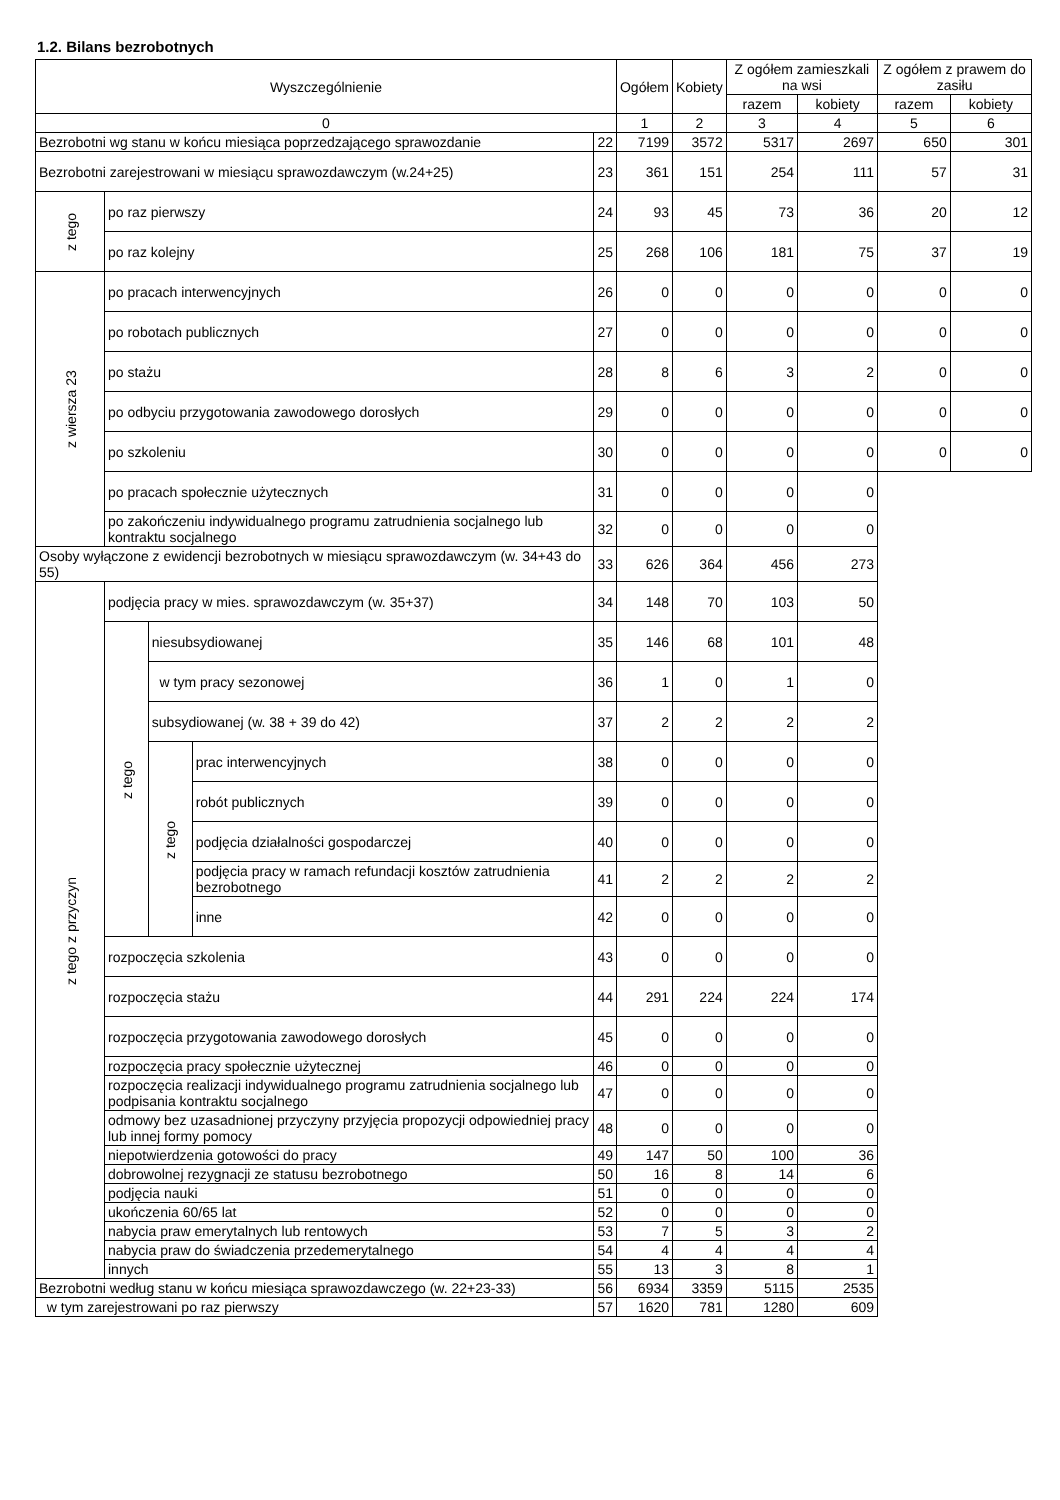1.2. Bilans bezrobotnych
| Wyszczególnienie | | | | | Ogółem | Kobiety | Z ogółem zamieszkali na wsi | | Z ogółem z prawem do zasiłu | |
| --- | --- | --- | --- | --- | --- | --- | --- | --- | --- | --- |
| | | | | | | | razem | kobiety | razem | kobiety |
| 0 | | | | | 1 | 2 | 3 | 4 | 5 | 6 |
| Bezrobotni wg stanu w końcu miesiąca poprzedzającego sprawozdanie | | | | 22 | 7199 | 3572 | 5317 | 2697 | 650 | 301 |
| Bezrobotni zarejestrowani w miesiącu sprawozdawczym (w.24+25) | | | | 23 | 361 | 151 | 254 | 111 | 57 | 31 |
| z tego | po raz pierwszy | | | 24 | 93 | 45 | 73 | 36 | 20 | 12 |
| | po raz kolejny | | | 25 | 268 | 106 | 181 | 75 | 37 | 19 |
| z wiersza 23 | po pracach interwencyjnych | | | 26 | 0 | 0 | 0 | 0 | 0 | 0 |
| | po robotach publicznych | | | 27 | 0 | 0 | 0 | 0 | 0 | 0 |
| | po stażu | | | 28 | 8 | 6 | 3 | 2 | 0 | 0 |
| | po odbyciu przygotowania zawodowego dorosłych | | | 29 | 0 | 0 | 0 | 0 | 0 | 0 |
| | po szkoleniu | | | 30 | 0 | 0 | 0 | 0 | 0 | 0 |
| | po pracach społecznie użytecznych | | | 31 | 0 | 0 | 0 | 0 | | |
| | po zakończeniu indywidualnego programu zatrudnienia socjalnego lub kontraktu socjalnego | | | 32 | 0 | 0 | 0 | 0 | | |
| Osoby wyłączone z ewidencji bezrobotnych w miesiącu sprawozdawczym (w. 34+43 do 55) | | | | 33 | 626 | 364 | 456 | 273 | | |
| z tego z przyczyn | podjęcia pracy w mies. sprawozdawczym (w. 35+37) | | | 34 | 148 | 70 | 103 | 50 | | |
| | z tego | niesubsydiowanej | | 35 | 146 | 68 | 101 | 48 | | |
| | | w tym pracy sezonowej | | 36 | 1 | 0 | 1 | 0 | | |
| | | subsydiowanej (w. 38 + 39 do 42) | | 37 | 2 | 2 | 2 | 2 | | |
| | | z tego | prac interwencyjnych | 38 | 0 | 0 | 0 | 0 | | |
| | | | robót publicznych | 39 | 0 | 0 | 0 | 0 | | |
| | | | podjęcia działalności gospodarczej | 40 | 0 | 0 | 0 | 0 | | |
| | | | podjęcia pracy w ramach refundacji kosztów zatrudnienia bezrobotnego | 41 | 2 | 2 | 2 | 2 | | |
| | | | inne | 42 | 0 | 0 | 0 | 0 | | |
| | rozpoczęcia szkolenia | | | 43 | 0 | 0 | 0 | 0 | | |
| | rozpoczęcia stażu | | | 44 | 291 | 224 | 224 | 174 | | |
| | rozpoczęcia przygotowania zawodowego dorosłych | | | 45 | 0 | 0 | 0 | 0 | | |
| | rozpoczęcia pracy społecznie użytecznej | | | 46 | 0 | 0 | 0 | 0 | | |
| | rozpoczęcia realizacji indywidualnego programu zatrudnienia socjalnego lub podpisania kontraktu socjalnego | | | 47 | 0 | 0 | 0 | 0 | | |
| | odmowy bez uzasadnionej przyczyny przyjęcia propozycji odpowiedniej pracy lub innej formy pomocy | | | 48 | 0 | 0 | 0 | 0 | | |
| | niepotwierdzenia gotowości do pracy | | | 49 | 147 | 50 | 100 | 36 | | |
| | dobrowolnej rezygnacji ze statusu bezrobotnego | | | 50 | 16 | 8 | 14 | 6 | | |
| | podjęcia nauki | | | 51 | 0 | 0 | 0 | 0 | | |
| | ukończenia 60/65 lat | | | 52 | 0 | 0 | 0 | 0 | | |
| | nabycia praw emerytalnych lub rentowych | | | 53 | 7 | 5 | 3 | 2 | | |
| | nabycia praw do świadczenia przedemerytalnego | | | 54 | 4 | 4 | 4 | 4 | | |
| | innych | | | 55 | 13 | 3 | 8 | 1 | | |
| Bezrobotni według stanu w końcu miesiąca sprawozdawczego (w. 22+23-33) | | | | 56 | 6934 | 3359 | 5115 | 2535 | | |
| w tym zarejestrowani po raz pierwszy | | | | 57 | 1620 | 781 | 1280 | 609 | | |